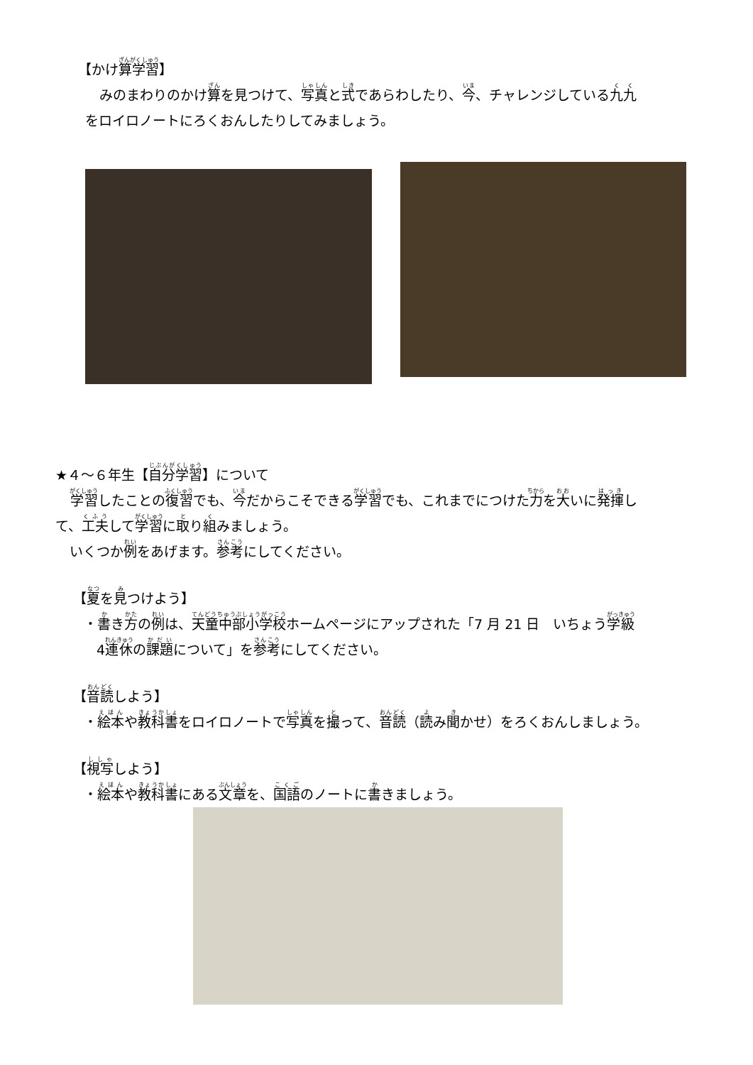【かけ算学習】
みのまわりのかけ算を見つけて、写真と式であらわしたり、今、チャレンジしている九九
をロイロノートにろくおんしたりしてみましょう。
★４～６年生【自分学習】について
学習したことの復習でも、今だからこそできる学習でも、これまでにつけた力を大いに発揮し
て、工夫して学習に取り組みましょう。
いくつか例をあげます。参考にしてください。
【夏を見つけよう】
・書き方の例は、天童中部小学校ホームページにアップされた「7 月 21 日　いちょう学級
4連休の課題について」を参考にしてください。
【音読しよう】
・絵本や教科書をロイロノートで写真を撮って、音読（読み聞かせ）をろくおんしましょう。
【視写しよう】
・絵本や教科書にある文章を、国語のノートに書きましょう。